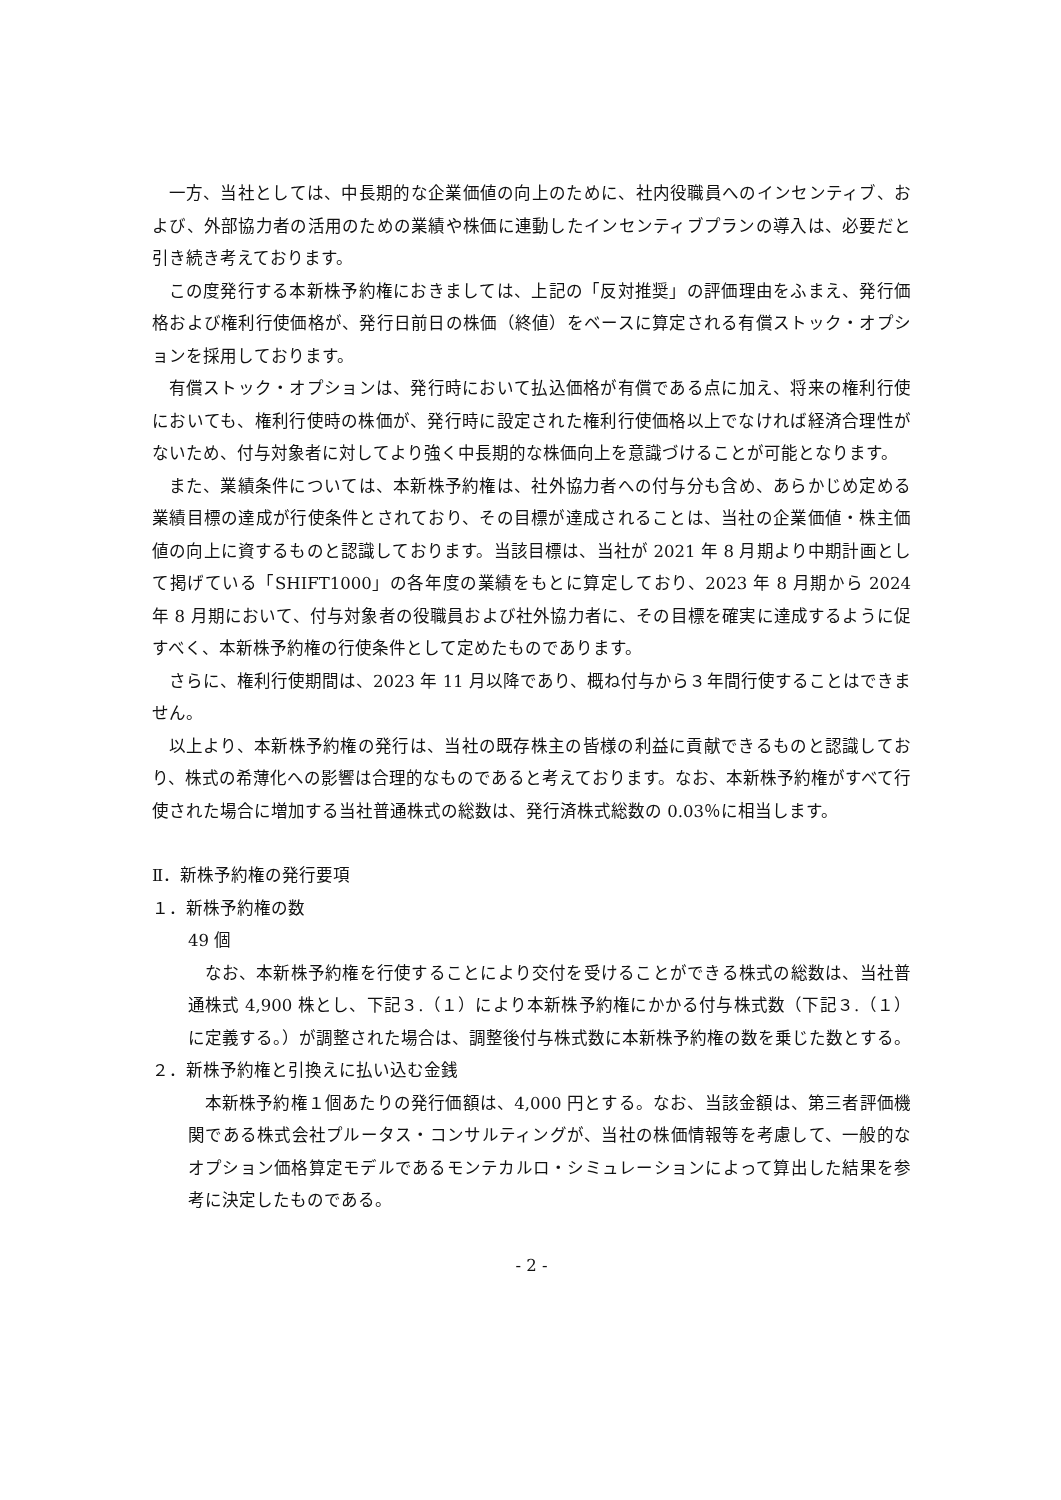一方、当社としては、中長期的な企業価値の向上のために、社内役職員へのインセンティブ、および、外部協力者の活用のための業績や株価に連動したインセンティブプランの導入は、必要だと引き続き考えております。
この度発行する本新株予約権におきましては、上記の「反対推奨」の評価理由をふまえ、発行価格および権利行使価格が、発行日前日の株価（終値）をベースに算定される有償ストック・オプションを採用しております。
有償ストック・オプションは、発行時において払込価格が有償である点に加え、将来の権利行使においても、権利行使時の株価が、発行時に設定された権利行使価格以上でなければ経済合理性がないため、付与対象者に対してより強く中長期的な株価向上を意識づけることが可能となります。
また、業績条件については、本新株予約権は、社外協力者への付与分も含め、あらかじめ定める業績目標の達成が行使条件とされており、その目標が達成されることは、当社の企業価値・株主価値の向上に資するものと認識しております。当該目標は、当社が 2021 年 8 月期より中期計画として掲げている「SHIFT1000」の各年度の業績をもとに算定しており、2023 年 8 月期から 2024 年 8 月期において、付与対象者の役職員および社外協力者に、その目標を確実に達成するように促すべく、本新株予約権の行使条件として定めたものであります。
さらに、権利行使期間は、2023 年 11 月以降であり、概ね付与から３年間行使することはできません。
以上より、本新株予約権の発行は、当社の既存株主の皆様の利益に貢献できるものと認識しており、株式の希薄化への影響は合理的なものであると考えております。なお、本新株予約権がすべて行使された場合に増加する当社普通株式の総数は、発行済株式総数の 0.03％に相当します。
Ⅱ．新株予約権の発行要項
１．新株予約権の数
49 個
なお、本新株予約権を行使することにより交付を受けることができる株式の総数は、当社普通株式 4,900 株とし、下記３.（１）により本新株予約権にかかる付与株式数（下記３.（１）に定義する。）が調整された場合は、調整後付与株式数に本新株予約権の数を乗じた数とする。
２．新株予約権と引換えに払い込む金銭
本新株予約権１個あたりの発行価額は、4,000 円とする。なお、当該金額は、第三者評価機関である株式会社プルータス・コンサルティングが、当社の株価情報等を考慮して、一般的なオプション価格算定モデルであるモンテカルロ・シミュレーションによって算出した結果を参考に決定したものである。
- 2 -